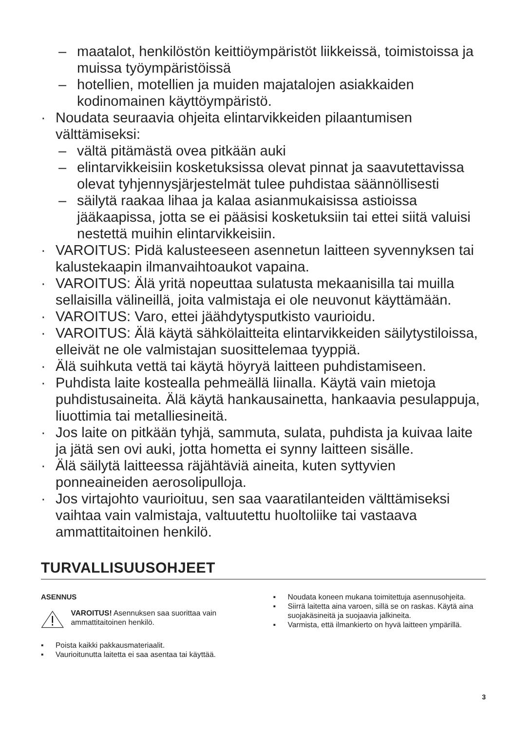– maatalot, henkilöstön keittiöympäristöt liikkeissä, toimistoissa ja muissa työympäristöissä
– hotellien, motellien ja muiden majatalojen asiakkaiden kodinomainen käyttöympäristö.
· Noudata seuraavia ohjeita elintarvikkeiden pilaantumisen välttämiseksi:
– vältä pitämästä ovea pitkään auki
– elintarvikkeisiin kosketuksissa olevat pinnat ja saavutettavissa olevat tyhjennysjärjestelmät tulee puhdistaa säännöllisesti
– säilytä raakaa lihaa ja kalaa asianmukaisissa astioissa jääkaapissa, jotta se ei pääsisi kosketuksiin tai ettei siitä valuisi nestettä muihin elintarvikkeisiin.
· VAROITUS: Pidä kalusteeseen asennetun laitteen syvennyksen tai kalustekaapin ilmanvaihtoaukot vapaina.
· VAROITUS: Älä yritä nopeuttaa sulatusta mekaanisilla tai muilla sellaisilla välineillä, joita valmistaja ei ole neuvonut käyttämään.
· VAROITUS: Varo, ettei jäähdytysputkisto vaurioidu.
· VAROITUS: Älä käytä sähkölaitteita elintarvikkeiden säilytystiloissa, elleivät ne ole valmistajan suosittelemaa tyyppiä.
· Älä suihkuta vettä tai käytä höyryä laitteen puhdistamiseen.
· Puhdista laite kostealla pehmeällä liinalla. Käytä vain mietoja puhdistusaineita. Älä käytä hankausainetta, hankaavia pesulappuja, liuottimia tai metalliesineitä.
· Jos laite on pitkään tyhjä, sammuta, sulata, puhdista ja kuivaa laite ja jätä sen ovi auki, jotta hometta ei synny laitteen sisälle.
· Älä säilytä laitteessa räjähtäviä aineita, kuten syttyvien ponneaineiden aerosolipulloja.
· Jos virtajohto vaurioituu, sen saa vaaratilanteiden välttämiseksi vaihtaa vain valmistaja, valtuutettu huoltoliike tai vastaava ammattitaitoinen henkilö.
TURVALLISUUSOHJEET
ASENNUS
VAROITUS! Asennuksen saa suorittaa vain ammattitaitoinen henkilö.
▪ Poista kaikki pakkausmateriaalit.
▪ Vaurioitunutta laitetta ei saa asentaa tai käyttää.
▪ Noudata koneen mukana toimitettuja asennusohjeita.
▪ Siirrä laitetta aina varoen, sillä se on raskas. Käytä aina suojakäsineitä ja suojaavia jalkineita.
▪ Varmista, että ilmankierto on hyvä laitteen ympärillä.
3